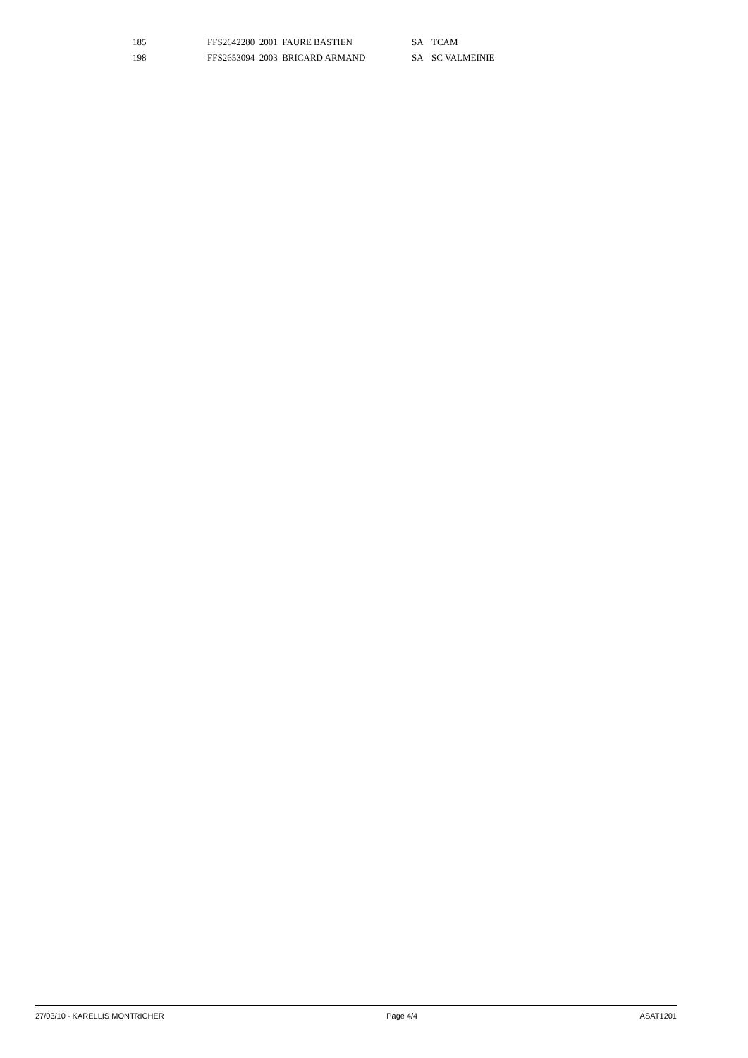| 185 | FFS2642280 2001 FAURE BASTIEN | SA | TCAM |
| 198 | FFS2653094 2003 BRICARD ARMAND | SA | SC VALMEINIE |
27/03/10 - KARELLIS MONTRICHER Page 4/4 ASAT1201